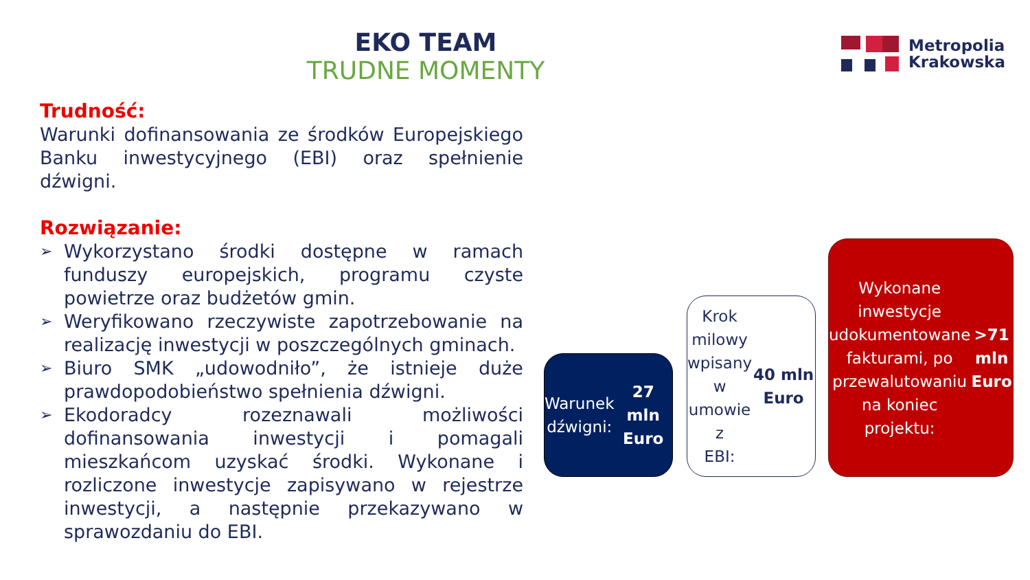EKO TEAM
TRUDNE MOMENTY
Metropolia
Krakowska
Trudność:
Warunki dofinansowania ze środków Europejskiego Banku inwestycyjnego (EBI) oraz spełnienie dźwigni.
Rozwiązanie:
➢ Wykorzystano środki dostępne w ramach funduszy europejskich, programu czyste powietrze oraz budżetów gmin.
➢ Weryfikowano rzeczywiste zapotrzebowanie na realizację inwestycji w poszczególnych gminach.
➢ Biuro SMK „udowodniło”, że istnieje duże prawdopodobieństwo spełnienia dźwigni.
➢ Ekodoradcy rozeznawali możliwości dofinansowania inwestycji i pomagali mieszkańcom uzyskać środki. Wykonane i rozliczone inwestycje zapisywano w rejestrze inwestycji, a następnie przekazywano w sprawozdaniu do EBI.
Warunek
dźwigni:
27 mln Euro
Krok milowy
wpisany w
umowie z
EBI:
40 mln Euro
Wykonane
inwestycje
udokumentowane
fakturami, po
przewalutowaniu
na koniec projektu:
>71 mln Euro